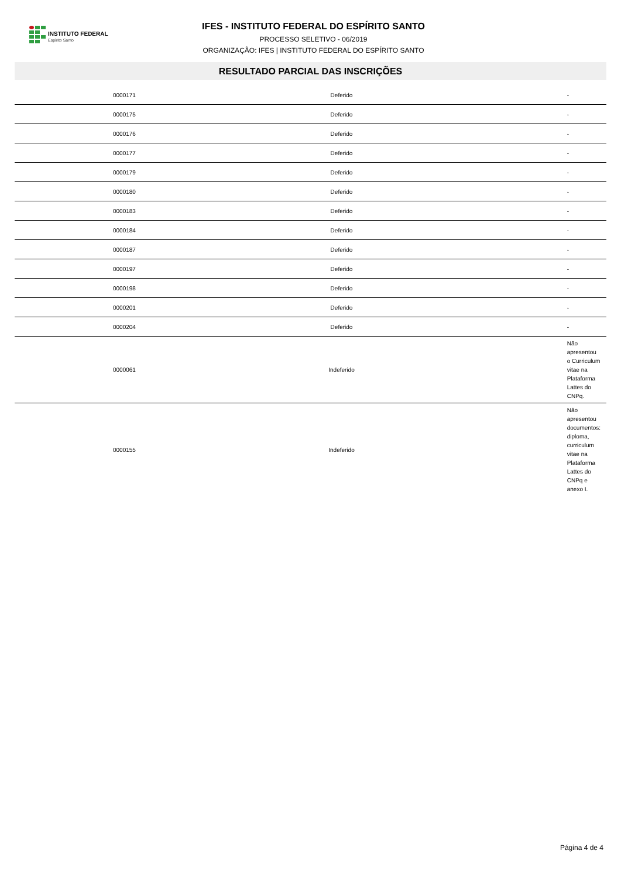INSTITUTO FEDERAL
Espírito Santo
IFES - INSTITUTO FEDERAL DO ESPÍRITO SANTO
PROCESSO SELETIVO - 06/2019
ORGANIZAÇÃO: IFES | INSTITUTO FEDERAL DO ESPÍRITO SANTO
RESULTADO PARCIAL DAS INSCRIÇÕES
| 0000171 | Deferido | - |
| 0000175 | Deferido | - |
| 0000176 | Deferido | - |
| 0000177 | Deferido | - |
| 0000179 | Deferido | - |
| 0000180 | Deferido | - |
| 0000183 | Deferido | - |
| 0000184 | Deferido | - |
| 0000187 | Deferido | - |
| 0000197 | Deferido | - |
| 0000198 | Deferido | - |
| 0000201 | Deferido | - |
| 0000204 | Deferido | - |
| 0000061 | Indeferido | Não apresentou o Curriculum vitae na Plataforma Lattes do CNPq. |
| 0000155 | Indeferido | Não apresentou documentos: diploma, curriculum vitae na Plataforma Lattes do CNPq e anexo I. |
Página 4 de 4